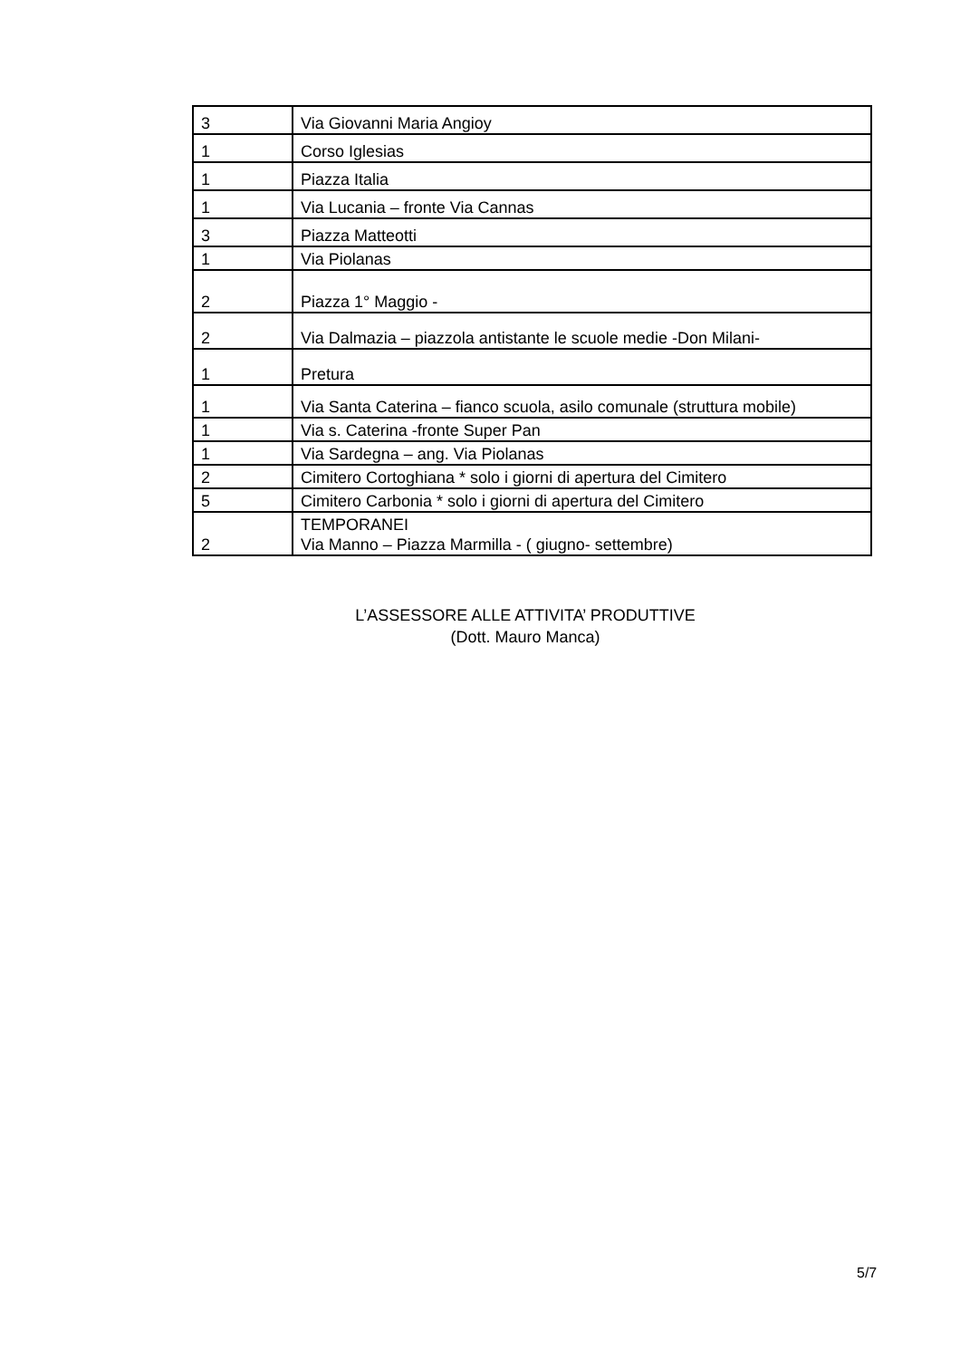| 3 | Via Giovanni Maria Angioy |
| 1 | Corso Iglesias |
| 1 | Piazza Italia |
| 1 | Via Lucania – fronte Via Cannas |
| 3 | Piazza Matteotti |
| 1 | Via Piolanas |
| 2 | Piazza 1° Maggio - |
| 2 | Via Dalmazia – piazzola antistante le scuole medie -Don Milani- |
| 1 | Pretura |
| 1 | Via Santa Caterina – fianco scuola, asilo comunale (struttura mobile) |
| 1 | Via s. Caterina -fronte Super Pan |
| 1 | Via Sardegna – ang. Via Piolanas |
| 2 | Cimitero Cortoghiana * solo i giorni di apertura del Cimitero |
| 5 | Cimitero Carbonia * solo i giorni di apertura del Cimitero |
| 2 | TEMPORANEI Via Manno – Piazza Marmilla - ( giugno- settembre) |
L’ASSESSORE ALLE ATTIVITA’ PRODUTTIVE
(Dott. Mauro Manca)
5/7